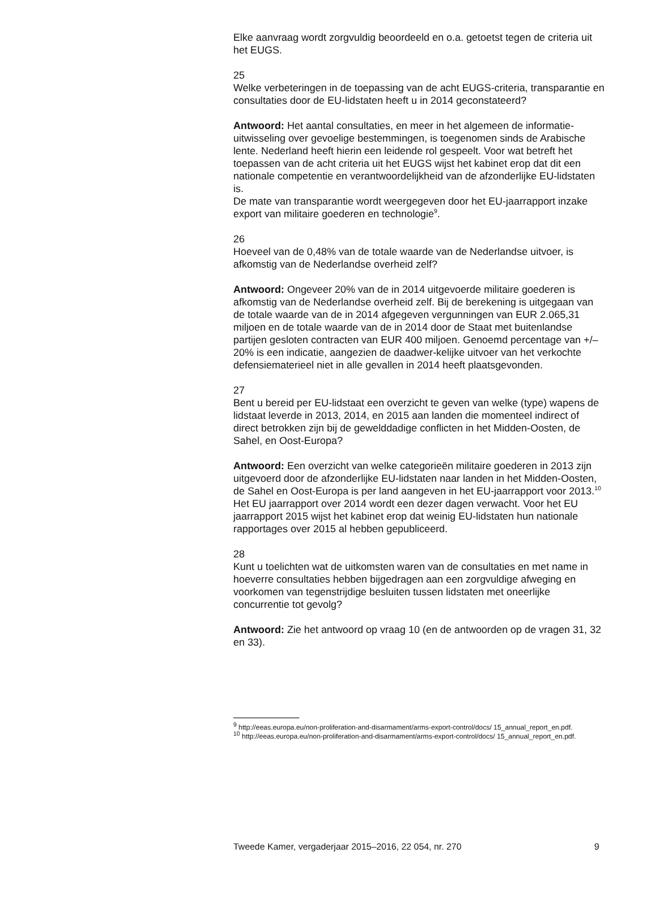Elke aanvraag wordt zorgvuldig beoordeeld en o.a. getoetst tegen de criteria uit het EUGS.
25
Welke verbeteringen in de toepassing van de acht EUGS-criteria, transparantie en consultaties door de EU-lidstaten heeft u in 2014 geconstateerd?
Antwoord: Het aantal consultaties, en meer in het algemeen de informatie-uitwisseling over gevoelige bestemmingen, is toegenomen sinds de Arabische lente. Nederland heeft hierin een leidende rol gespeelt. Voor wat betreft het toepassen van de acht criteria uit het EUGS wijst het kabinet erop dat dit een nationale competentie en verantwoordelijkheid van de afzonderlijke EU-lidstaten is.
De mate van transparantie wordt weergegeven door het EU-jaarrapport inzake export van militaire goederen en technologie<sup>9</sup>.
26
Hoeveel van de 0,48% van de totale waarde van de Nederlandse uitvoer, is afkomstig van de Nederlandse overheid zelf?
Antwoord: Ongeveer 20% van de in 2014 uitgevoerde militaire goederen is afkomstig van de Nederlandse overheid zelf. Bij de berekening is uitgegaan van de totale waarde van de in 2014 afgegeven vergunningen van EUR 2.065,31 miljoen en de totale waarde van de in 2014 door de Staat met buitenlandse partijen gesloten contracten van EUR 400 miljoen. Genoemd percentage van +/– 20% is een indicatie, aangezien de daadwer-kelijke uitvoer van het verkochte defensiematerieel niet in alle gevallen in 2014 heeft plaatsgevonden.
27
Bent u bereid per EU-lidstaat een overzicht te geven van welke (type) wapens de lidstaat leverde in 2013, 2014, en 2015 aan landen die momenteel indirect of direct betrokken zijn bij de gewelddadige conflicten in het Midden-Oosten, de Sahel, en Oost-Europa?
Antwoord: Een overzicht van welke categorieën militaire goederen in 2013 zijn uitgevoerd door de afzonderlijke EU-lidstaten naar landen in het Midden-Oosten, de Sahel en Oost-Europa is per land aangeven in het EU-jaarrapport voor 2013.<sup>10</sup>
Het EU jaarrapport over 2014 wordt een dezer dagen verwacht. Voor het EU jaarrapport 2015 wijst het kabinet erop dat weinig EU-lidstaten hun nationale rapportages over 2015 al hebben gepubliceerd.
28
Kunt u toelichten wat de uitkomsten waren van de consultaties en met name in hoeverre consultaties hebben bijgedragen aan een zorgvuldige afweging en voorkomen van tegenstrijdige besluiten tussen lidstaten met oneerlijke concurrentie tot gevolg?
Antwoord: Zie het antwoord op vraag 10 (en de antwoorden op de vragen 31, 32 en 33).
<sup>9</sup> http://eeas.europa.eu/non-proliferation-and-disarmament/arms-export-control/docs/ 15_annual_report_en.pdf.
<sup>10</sup> http://eeas.europa.eu/non-proliferation-and-disarmament/arms-export-control/docs/ 15_annual_report_en.pdf.
Tweede Kamer, vergaderjaar 2015–2016, 22 054, nr. 270 9